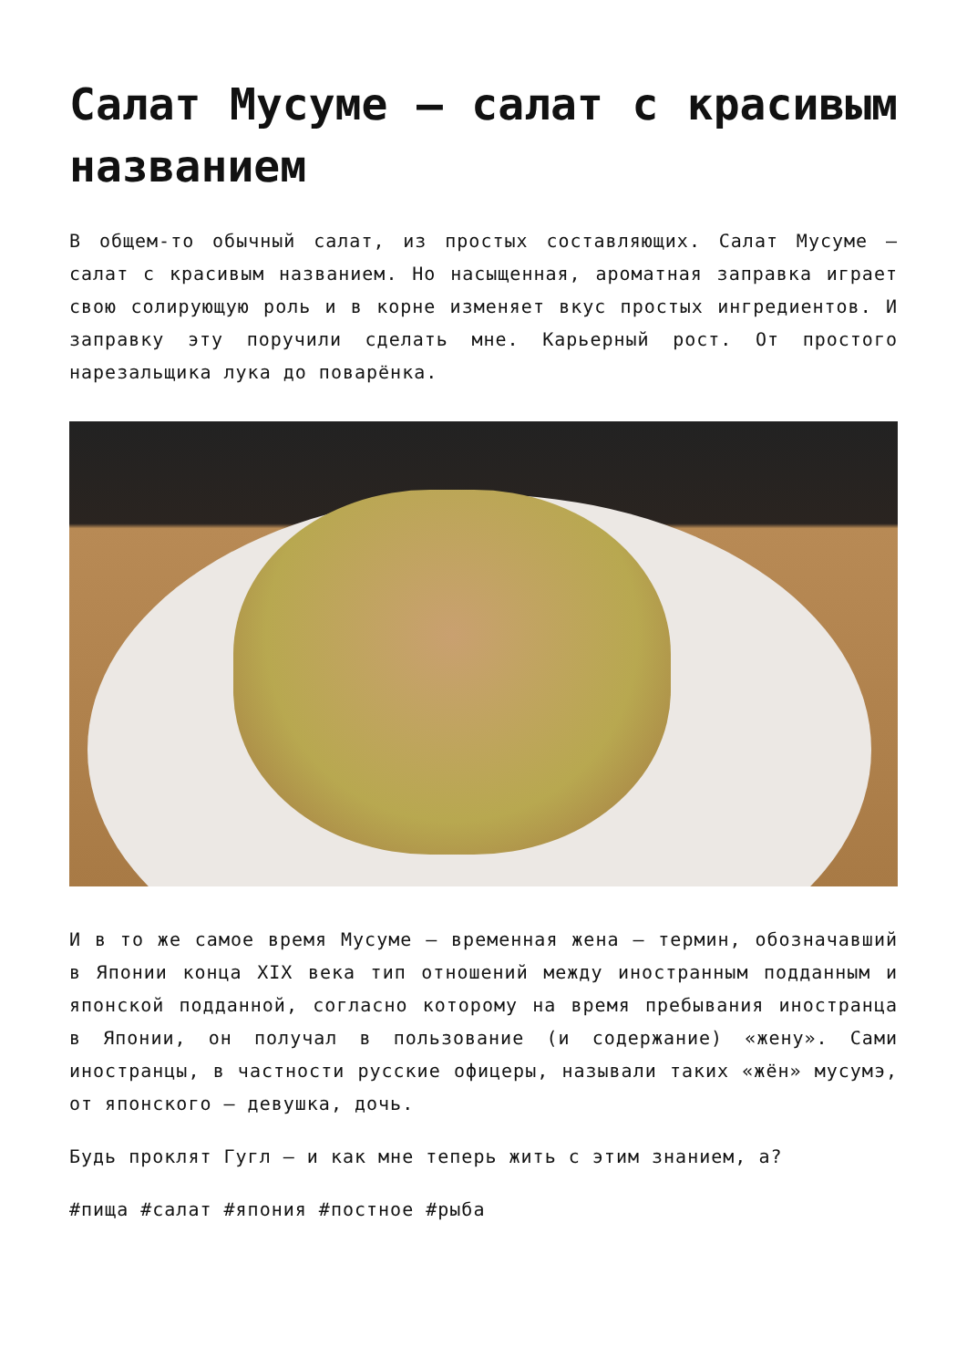Салат Мусуме — салат с красивым названием
В общем-то обычный салат, из простых составляющих. Салат Мусуме — салат с красивым названием. Но насыщенная, ароматная заправка играет свою солирующую роль и в корне изменяет вкус простых ингредиентов. И заправку эту поручили сделать мне. Карьерный рост. От простого нарезальщика лука до поварёнка.
И в то же самое время Мусуме — временная жена — термин, обозначавший в Японии конца XIX века тип отношений между иностранным подданным и японской подданной, согласно которому на время пребывания иностранца в Японии, он получал в пользование (и содержание) «жену». Сами иностранцы, в частности русские офицеры, называли таких «жён» мусумэ, от японского — девушка, дочь.
Будь проклят Гугл — и как мне теперь жить с этим знанием, а?
#пища #салат #япония #постное #рыба